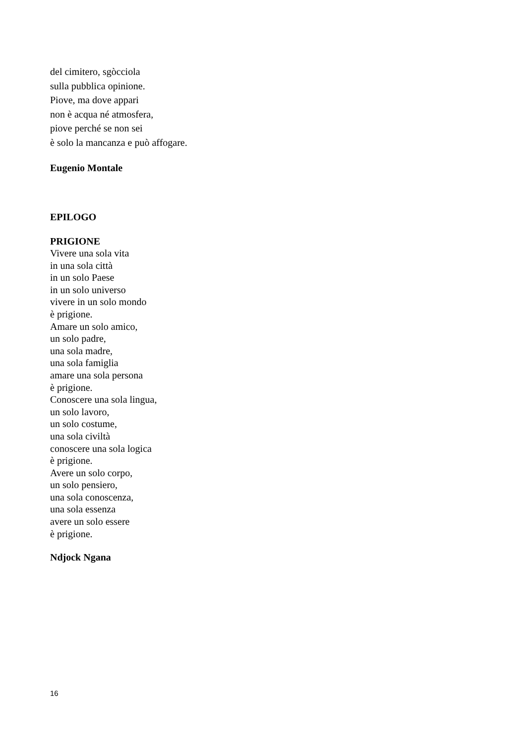del cimitero, sgòcciola
sulla pubblica opinione.
Piove, ma dove appari
non è acqua né atmosfera,
piove perché se non sei
è solo la mancanza e può affogare.
Eugenio Montale
EPILOGO
PRIGIONE
Vivere una sola vita
in una sola città
in un solo Paese
in un solo universo
vivere in un solo mondo
è prigione.
Amare un solo amico,
un solo padre,
una sola madre,
una sola famiglia
amare una sola persona
è prigione.
Conoscere una sola lingua,
un solo lavoro,
un solo costume,
una sola civiltà
conoscere una sola logica
è prigione.
Avere un solo corpo,
un solo pensiero,
una sola conoscenza,
una sola essenza
avere un solo essere
è prigione.
Ndjock Ngana
16